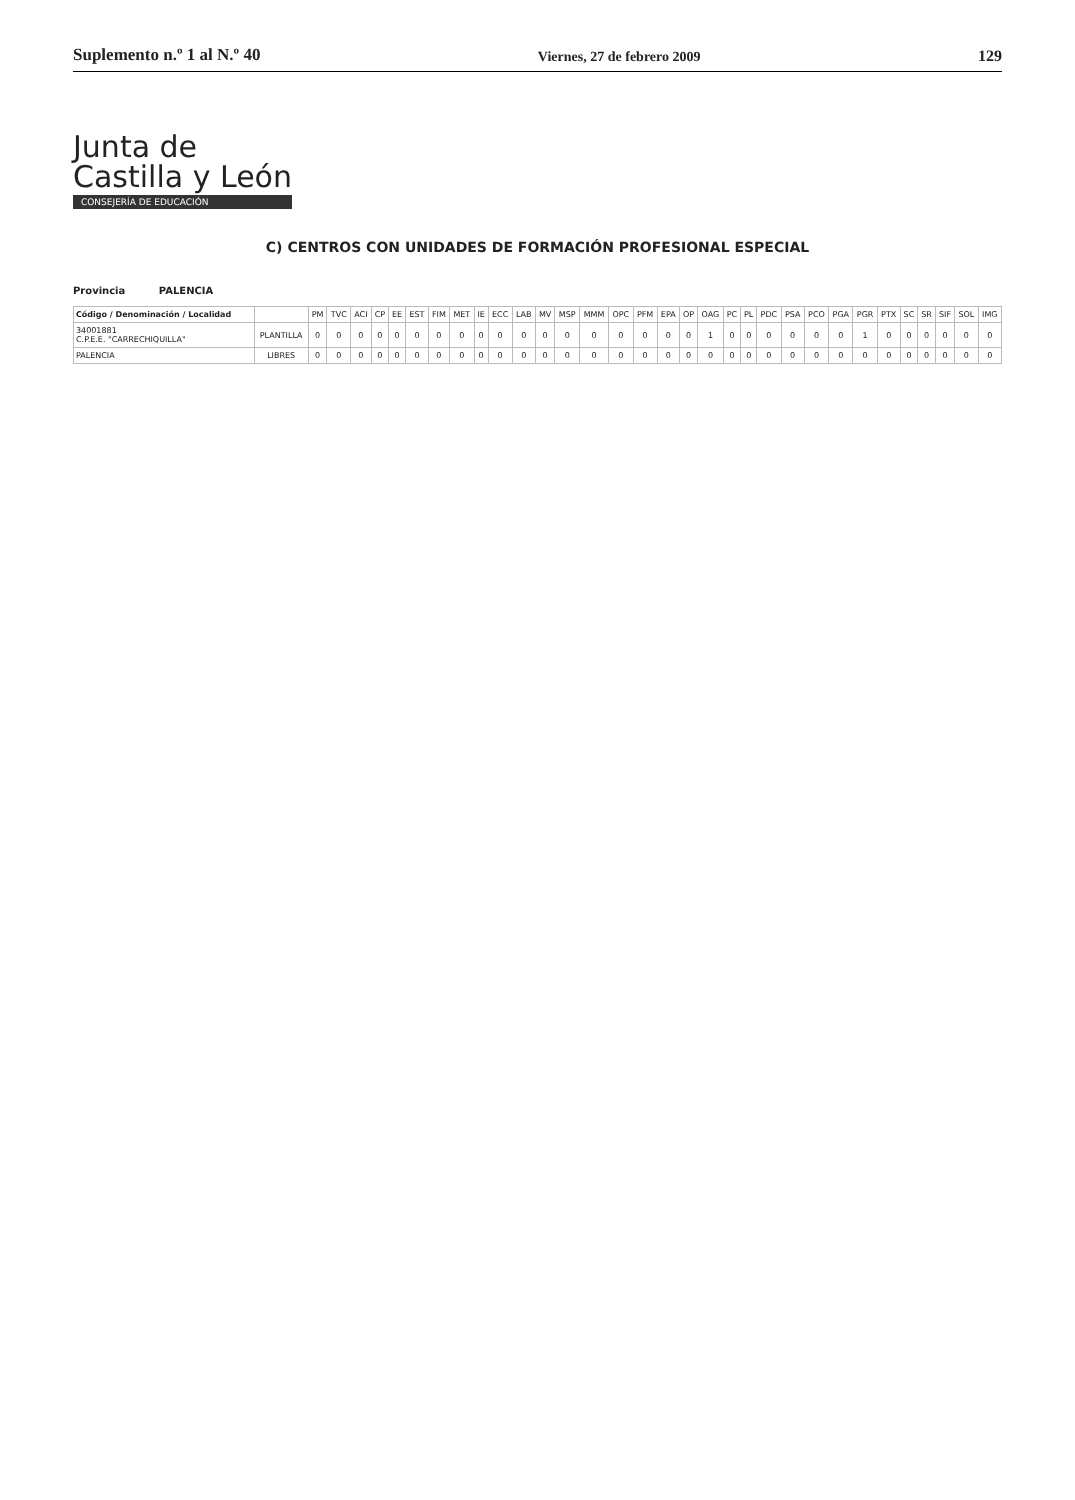Suplemento n.º 1 al N.º 40
Viernes, 27 de febrero 2009
129
Junta de
Castilla y León
CONSEJERÍA DE EDUCACIÓN
C) CENTROS CON UNIDADES DE FORMACIÓN PROFESIONAL ESPECIAL
Provincia PALENCIA
| Código / Denominación / Localidad | | PM | TVC | ACI | CP | EE | EST | FIM | MET | IE | ECC | LAB | MV | MSP | MMM | OPC | PFM | EPA | OP | OAG | PC | PL | PDC | PSA | PCO | PGA | PGR | PTX | SC | SR | SIF | SOL | IMG |
| --- | --- | --- | --- | --- | --- | --- | --- | --- | --- | --- | --- | --- | --- | --- | --- | --- | --- | --- | --- | --- | --- | --- | --- | --- | --- | --- | --- | --- | --- | --- | --- | --- | --- |
| 34001881 C.P.E.E. "CARRECHIQUILLA" | PLANTILLA | 0 | 0 | 0 | 0 | 0 | 0 | 0 | 0 | 0 | 0 | 0 | 0 | 0 | 0 | 0 | 0 | 0 | 0 | 1 | 0 | 0 | 0 | 0 | 0 | 0 | 1 | 0 | 0 | 0 | 0 | 0 | 0 |
| PALENCIA | LIBRES | 0 | 0 | 0 | 0 | 0 | 0 | 0 | 0 | 0 | 0 | 0 | 0 | 0 | 0 | 0 | 0 | 0 | 0 | 0 | 0 | 0 | 0 | 0 | 0 | 0 | 0 | 0 | 0 | 0 | 0 | 0 | 0 |